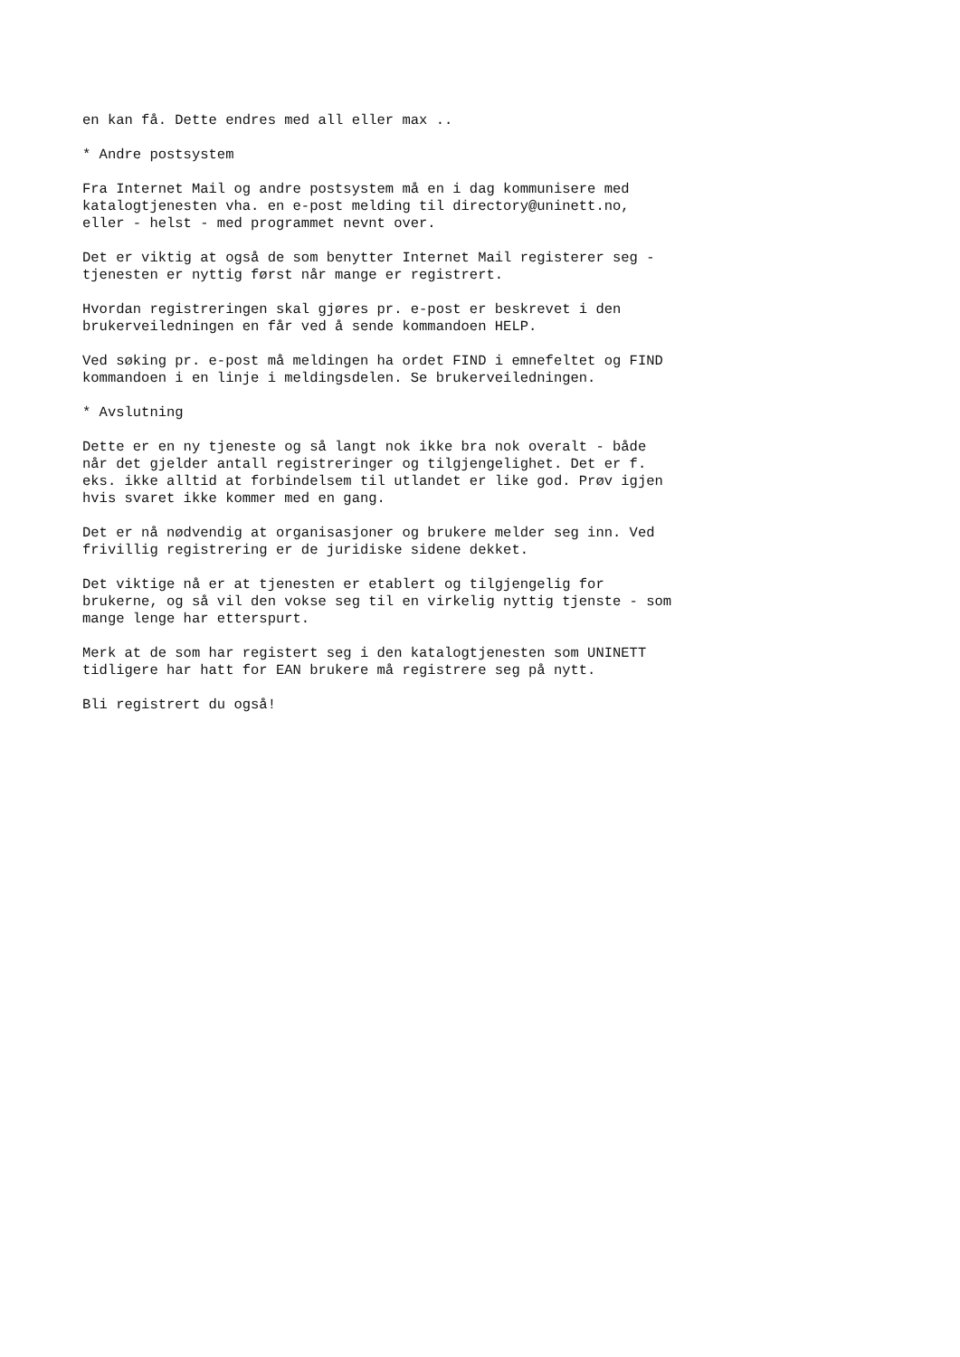en kan få. Dette endres med all eller max ..
* Andre postsystem
Fra Internet Mail og andre postsystem må en i dag kommunisere med katalogtjenesten vha. en e-post melding til directory@uninett.no, eller - helst - med programmet nevnt over.
Det er viktig at også de som benytter Internet Mail registerer seg - tjenesten er nyttig først når mange er registrert.
Hvordan registreringen skal gjøres pr. e-post er beskrevet i den brukerveiledningen en får ved å sende kommandoen HELP.
Ved søking pr. e-post må meldingen ha ordet FIND i emnefeltet og FIND kommandoen i en linje i meldingsdelen. Se brukerveiledningen.
* Avslutning
Dette er en ny tjeneste og så langt nok ikke bra nok overalt - både når det gjelder antall registreringer og tilgjengelighet. Det er f. eks. ikke alltid at forbindelsem til utlandet er like god. Prøv igjen hvis svaret ikke kommer med en gang.
Det er nå nødvendig at organisasjoner og brukere melder seg inn. Ved frivillig registrering er de juridiske sidene dekket.
Det viktige nå er at tjenesten er etablert og tilgjengelig for brukerne, og så vil den vokse seg til en virkelig nyttig tjenste - som mange lenge har etterspurt.
Merk at de som har registert seg i den katalogtjenesten som UNINETT tidligere har hatt for EAN brukere må registrere seg på nytt.
Bli registrert du også!